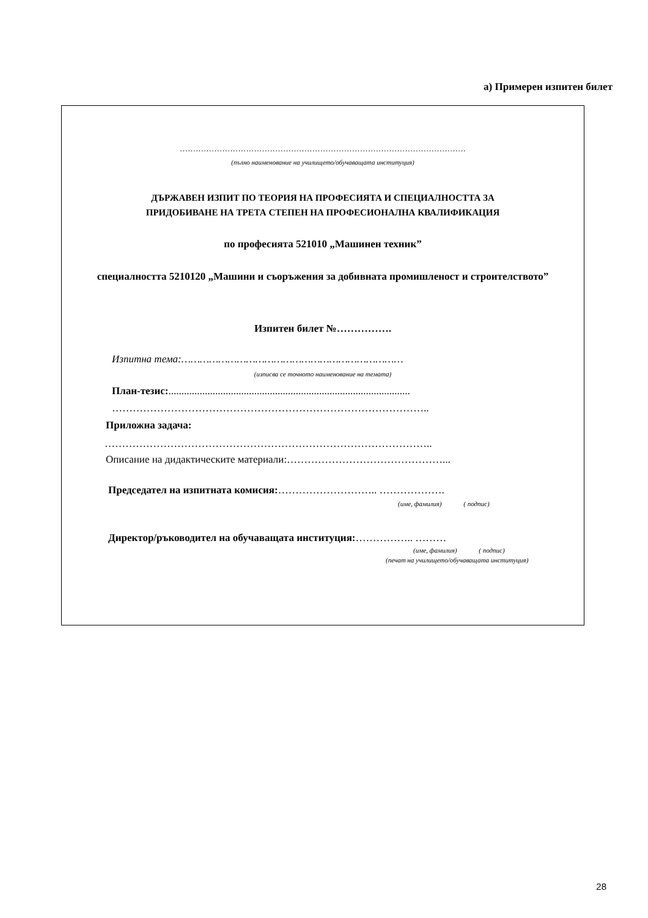а) Примерен изпитен билет
………………………………………………………………………………………………
(пълно наименование на училището/обучаващата институция)
ДЪРЖАВЕН ИЗПИТ ПО ТЕОРИЯ НА ПРОФЕСИЯТА И СПЕЦИАЛНОСТТА ЗА
ПРИДОБИВАНЕ НА ТРЕТА СТЕПЕН НА ПРОФЕСИОНАЛНА КВАЛИФИКАЦИЯ
по професията 521010 „Машинен техник”
специалността 5210120 „Машини и съоръжения за добивната промишленост и строителството”
Изпитен билет №…………….
Изпитна тема:………………………………………………………………
(изписва се точното наименование на темата)
План-тезис:.............................................................................................
………………………………………………………………………………..
Приложна задача:
…………………………………………………………………………………..
Описание на дидактическите материали:………………………………………...
Председател на изпитната комисия:……………………….. ……………….
(име, фамилия) ( подпис)
Директор/ръководител на обучаващата институция:…………….. ………
(име, фамилия) ( подпис)
(печат на училището/обучаващата институция)
28